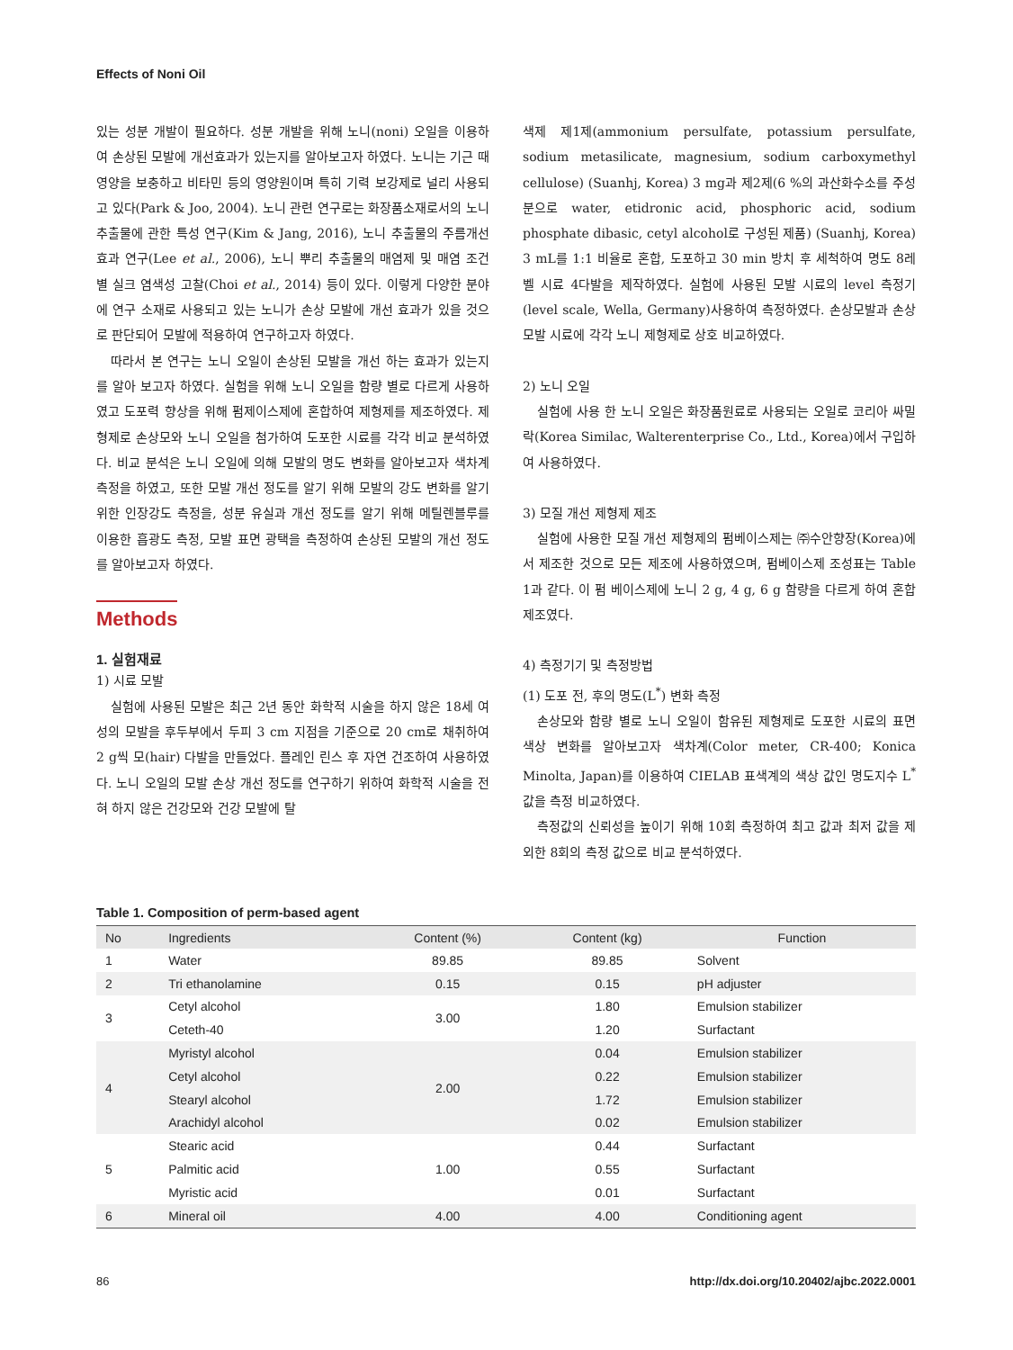Effects of Noni Oil
있는 성분 개발이 필요하다. 성분 개발을 위해 노니(noni) 오일을 이용하여 손상된 모발에 개선효과가 있는지를 알아보고자 하였다. 노니는 기근 때 영양을 보충하고 비타민 등의 영양원이며 특히 기력 보강제로 널리 사용되고 있다(Park & Joo, 2004). 노니 관련 연구로는 화장품소재로서의 노니 추출물에 관한 특성 연구(Kim & Jang, 2016), 노니 추출물의 주름개선 효과 연구(Lee et al., 2006), 노니 뿌리 추출물의 매염제 및 매염 조건 별 실크 염색성 고찰(Choi et al., 2014) 등이 있다. 이렇게 다양한 분야에 연구 소재로 사용되고 있는 노니가 손상 모발에 개선 효과가 있을 것으로 판단되어 모발에 적용하여 연구하고자 하였다.
따라서 본 연구는 노니 오일이 손상된 모발을 개선 하는 효과가 있는지를 알아 보고자 하였다. 실험을 위해 노니 오일을 함량 별로 다르게 사용하였고 도포력 향상을 위해 펌제이스제에 혼합하여 제형제를 제조하였다. 제형제로 손상모와 노니 오일을 첨가하여 도포한 시료를 각각 비교 분석하였다. 비교 분석은 노니 오일에 의해 모발의 명도 변화를 알아보고자 색차계 측정을 하였고, 또한 모발 개선 정도를 알기 위해 모발의 강도 변화를 알기 위한 인장강도 측정을, 성분 유실과 개선 정도를 알기 위해 메틸렌블루를 이용한 흡광도 측정, 모발 표면 광택을 측정하여 손상된 모발의 개선 정도를 알아보고자 하였다.
Methods
1. 실험재료
1) 시료 모발
실험에 사용된 모발은 최근 2년 동안 화학적 시술을 하지 않은 18세 여성의 모발을 후두부에서 두피 3 cm 지점을 기준으로 20 cm로 채취하여 2 g씩 모(hair) 다발을 만들었다. 플레인 린스 후 자연 건조하여 사용하였다. 노니 오일의 모발 손상 개선 정도를 연구하기 위하여 화학적 시술을 전혀 하지 않은 건강모와 건강 모발에 탈
색제 제1제(ammonium persulfate, potassium persulfate, sodium metasilicate, magnesium, sodium carboxymethyl cellulose) (Suanhj, Korea) 3 mg과 제2제(6 %의 과산화수소를 주성분으로 water, etidronic acid, phosphoric acid, sodium phosphate dibasic, cetyl alcohol로 구성된 제품) (Suanhj, Korea) 3 mL를 1:1 비율로 혼합, 도포하고 30 min 방치 후 세척하여 명도 8레벨 시료 4다발을 제작하였다. 실험에 사용된 모발 시료의 level 측정기(level scale, Wella, Germany)사용하여 측정하였다. 손상모발과 손상모발 시료에 각각 노니 제형제로 상호 비교하였다.
2) 노니 오일
실험에 사용 한 노니 오일은 화장품원료로 사용되는 오일로 코리아 싸밀락(Korea Similac, Walterenterprise Co., Ltd., Korea)에서 구입하여 사용하였다.
3) 모질 개선 제형제 제조
실험에 사용한 모질 개선 제형제의 펌베이스제는 ㈜수안향장(Korea)에서 제조한 것으로 모든 제조에 사용하였으며, 펌베이스제 조성표는 Table 1과 같다. 이 펌 베이스제에 노니 2 g, 4 g, 6 g 함량을 다르게 하여 혼합 제조였다.
4) 측정기기 및 측정방법
(1) 도포 전, 후의 명도(L<sup>*</sup>) 변화 측정
손상모와 함량 별로 노니 오일이 함유된 제형제로 도포한 시료의 표면 색상 변화를 알아보고자 색차계(Color meter, CR-400; Konica Minolta, Japan)를 이용하여 CIELAB 표색계의 색상 값인 명도지수 L<sup>*</sup>값을 측정 비교하였다.
측정값의 신뢰성을 높이기 위해 10회 측정하여 최고 값과 최저 값을 제외한 8회의 측정 값으로 비교 분석하였다.
Table 1. Composition of perm-based agent
| No | Ingredients | Content (%) | Content (kg) | Function |
| --- | --- | --- | --- | --- |
| 1 | Water | 89.85 | 89.85 | Solvent |
| 2 | Tri ethanolamine | 0.15 | 0.15 | pH adjuster |
| 3 | Cetyl alcohol | 3.00 | 1.80 | Emulsion stabilizer |
| | Ceteth-40 | | 1.20 | Surfactant |
| 4 | Myristyl alcohol | 2.00 | 0.04 | Emulsion stabilizer |
| | Cetyl alcohol | | 0.22 | Emulsion stabilizer |
| | Stearyl alcohol | | 1.72 | Emulsion stabilizer |
| | Arachidyl alcohol | | 0.02 | Emulsion stabilizer |
| 5 | Stearic acid | 1.00 | 0.44 | Surfactant |
| | Palmitic acid | | 0.55 | Surfactant |
| | Myristic acid | | 0.01 | Surfactant |
| 6 | Mineral oil | 4.00 | 4.00 | Conditioning agent |
86 http://dx.doi.org/10.20402/ajbc.2022.0001